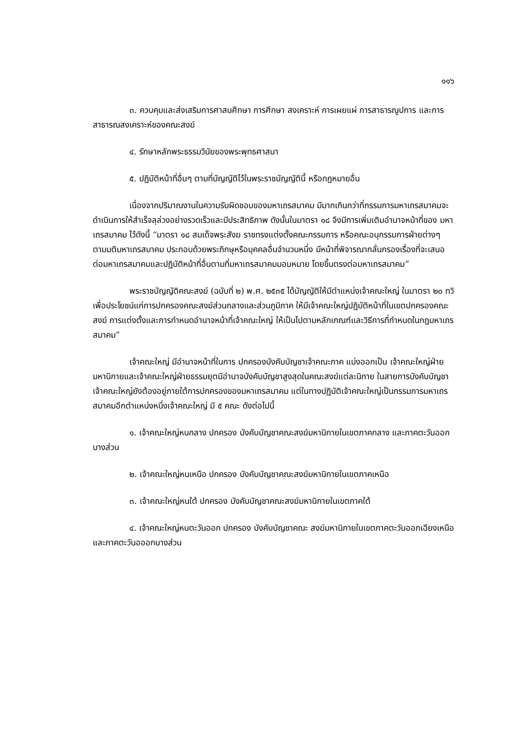๑๑๖
๓. ควบคุมและส่งเสริมการศาสนศึกษา การศึกษา สงเคราะห์ การเผยแผ่ การสาธารณูปการ และการสาธารณสงเคราะห์ของคณะสงฆ์
๔. รักษาหลักพระธรรมวินัยของพระพุทธศาสนา
๕. ปฏิบัติหน้าที่อื่นๆ ตามที่บัญญัติไว้ในพระราชบัญญัตินี้ หรือกฎหมายอื่น
เนื่องจากปริมาณงานในความรับผิดชอบของมหาเถรสมาคม มีมากเกินกว่าที่กรรมการมหาเถรสมาคมจะดำเนินการให้สำเร็จลุล่วงอย่างรวดเร็วและมีประสิทธิภาพ ดังนั้นในมาตรา ๑๘ จึงมีการเพิ่มเติมอำนาจหน้าที่ของ มหาเถรสมาคม ไว้ดังนี้ “มาตรา ๑๘ สมเด็จพระสังฆ ราชทรงแต่งตั้งคณะกรรมการ หรือคณะอนุกรรมการฝ่ายต่างๆ ตามมติมหาเถรสมาคม ประกอบด้วยพระภิกษุหรือบุคคลอื่นจำนวนหนึ่ง มีหน้าที่พิจารณากลั่นกรองเรื่องที่จะเสนอต่อมหาเถรสมาคมและปฏิบัติหน้าที่อื่นตามที่มหาเถรสมาคมมอบหมาย โดยขึ้นตรงต่อมหาเถรสมาคม”
พระราชบัญญัติคณะสงฆ์ (ฉบับที่ ๒) พ.ศ. ๒๕๓๕ ได้บัญญัติให้มีตำแหน่งเจ้าคณะใหญ่ ในมาตรา ๒๐ ทวิ เพื่อประโยชน์แก่การปกครองคณะสงฆ์ส่วนกลางและส่วนภูมิภาค ให้มีเจ้าคณะใหญ่ปฏิบัติหน้าที่ในเขตปกครองคณะสงฆ์ การแต่งตั้งและการกำหนดอำนาจหน้าที่เจ้าคณะใหญ่ ให้เป็นไปตามหลักเกณฑ์และวิธีการที่กำหนดในกฎมหาเถรสมาคม”
เจ้าคณะใหญ่ มีอำนาจหน้าที่ในการ ปกครองบังคับบัญชาเจ้าคณะภาค แบ่งออกเป็น เจ้าคณะใหญ่ฝ่ายมหานิกายและเจ้าคณะใหญ่ฝ่ายธรรมยุตมีอำนาจบังคับบัญชาสูงสุดในคณะสงฆ์แต่ละนิกาย ในสายการบังคับบัญชา เจ้าคณะใหญ่ยังต้องอยู่ภายใต้การปกครองของมหาเถรสมาคม แต่ในทางปฏิบัติเจ้าคณะใหญ่เป็นกรรมการมหาเถรสมาคมอีกตำแหน่งหนึ่งเจ้าคณะใหญ่ มี ๕ คณะ ดังต่อไปนี้
๑. เจ้าคณะใหญ่หนกลาง ปกครอง บังคับบัญชาคณะสงฆ์มหานิกายในเขตภาคกลาง และภาคตะวันออกบางส่วน
๒. เจ้าคณะใหญ่หนเหนือ ปกครอง บังคับบัญชาคณะสงฆ์มหานิกายในเขตภาคเหนือ
๓. เจ้าคณะใหญ่หนใต้ ปกครอง บังคับบัญชาคณะสงฆ์มหานิกายในเขตภาคใต้
๔. เจ้าคณะใหญ่หนตะวันออก ปกครอง บังคับบัญชาคณะ สงฆ์มหานิกายในเขตภาคตะวันออกเฉียงเหนือและภาคตะวันอออกบางส่วน